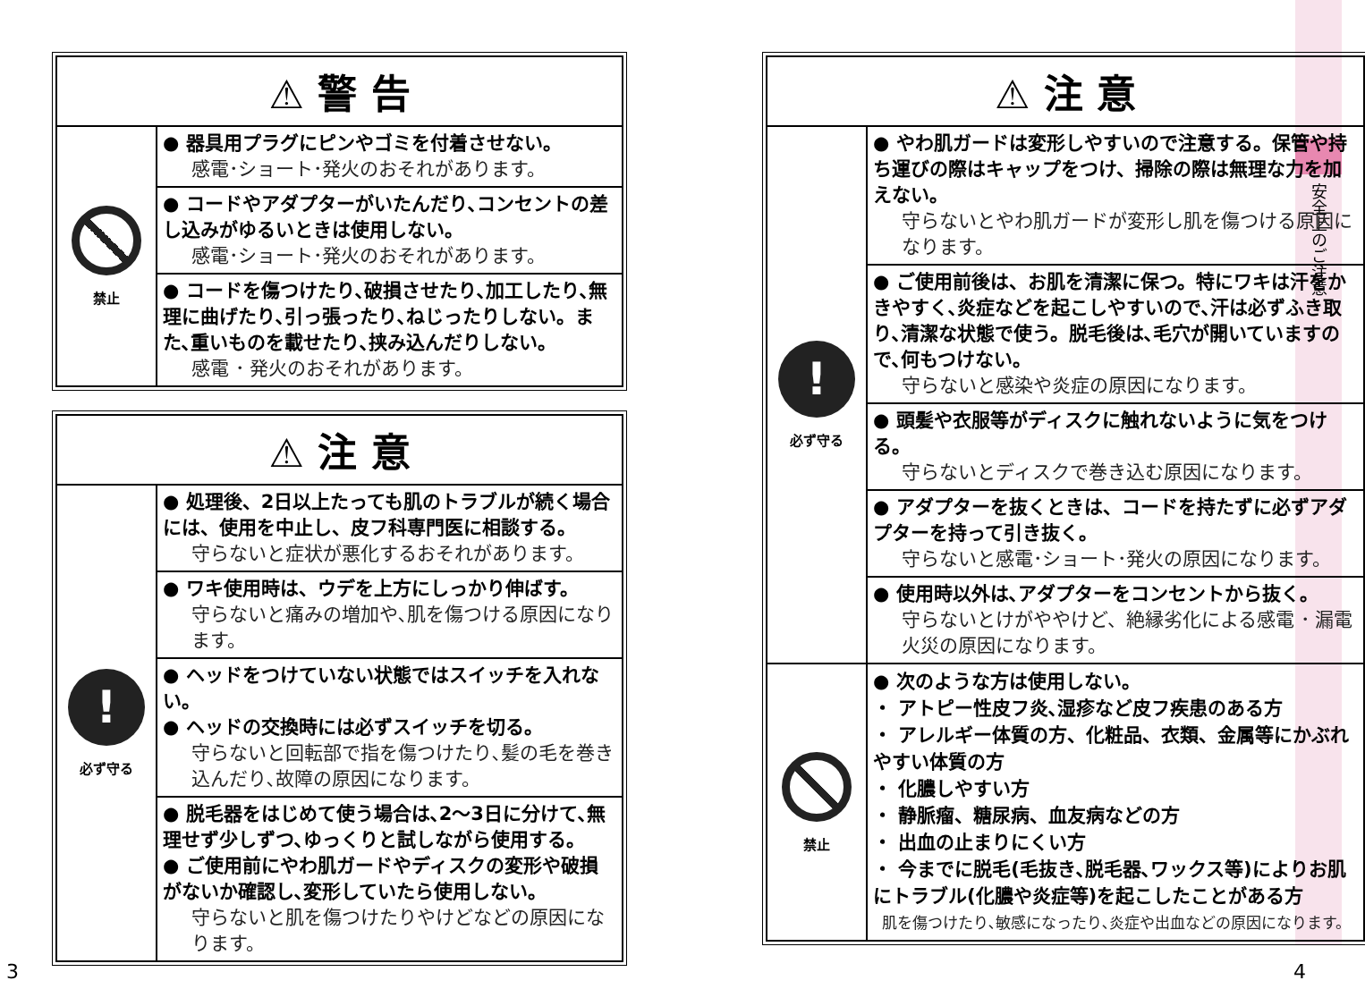安全上のご注意
⚠ 警 告
禁止
● 器具用プラグにピンやゴミを付着させない。
感電･ショート･発火のおそれがあります。
● コードやアダプターがいたんだり､コンセントの差し込みがゆるいときは使用しない。
感電･ショート･発火のおそれがあります。
● コードを傷つけたり､破損させたり､加工したり､無理に曲げたり､引っ張ったり､ねじったりしない。また､重いものを載せたり､挟み込んだりしない。
感電 ･ 発火のおそれがあります。
⚠ 注 意
!
必ず守る
● 処理後、2日以上たっても肌のトラブルが続く場合には、使用を中止し、皮フ科専門医に相談する。
守らないと症状が悪化するおそれがあります。
● ワキ使用時は、ウデを上方にしっかり伸ばす。
守らないと痛みの増加や､肌を傷つける原因になります。
● ヘッドをつけていない状態ではスイッチを入れない。
● ヘッドの交換時には必ずスイッチを切る。
守らないと回転部で指を傷つけたり､髪の毛を巻き込んだり､故障の原因になります。
● 脱毛器をはじめて使う場合は､2～3日に分けて､無理せず少しずつ､ゆっくりと試しながら使用する。
● ご使用前にやわ肌ガードやディスクの変形や破損がないか確認し､変形していたら使用しない。
守らないと肌を傷つけたりやけどなどの原因になります。
3
⚠ 注 意
!
必ず守る
● やわ肌ガードは変形しやすいので注意する。保管や持ち運びの際はキャップをつけ、掃除の際は無理な力を加えない。
守らないとやわ肌ガードが変形し肌を傷つける原因になります。
● ご使用前後は、お肌を清潔に保つ。特にワキは汗をかきやすく､炎症などを起こしやすいので､汗は必ずふき取り､清潔な状態で使う。脱毛後は､毛穴が開いていますので､何もつけない。
守らないと感染や炎症の原因になります。
● 頭髪や衣服等がディスクに触れないように気をつける。
守らないとディスクで巻き込む原因になります。
● アダプターを抜くときは、コードを持たずに必ずアダプターを持って引き抜く。
守らないと感電･ショート･発火の原因になります。
● 使用時以外は､アダプターをコンセントから抜く。
守らないとけがややけど、絶縁劣化による感電 ･ 漏電火災の原因になります。
禁止
● 次のような方は使用しない。
・ アトピー性皮フ炎､湿疹など皮フ疾患のある方
・ アレルギー体質の方、化粧品、衣類、金属等にかぶれやすい体質の方
・ 化膿しやすい方
・ 静脈瘤、糖尿病、血友病などの方
・ 出血の止まりにくい方
・ 今までに脱毛(毛抜き､脱毛器､ワックス等)によりお肌にトラブル(化膿や炎症等)を起こしたことがある方
肌を傷つけたり､敏感になったり､炎症や出血などの原因になります。
4